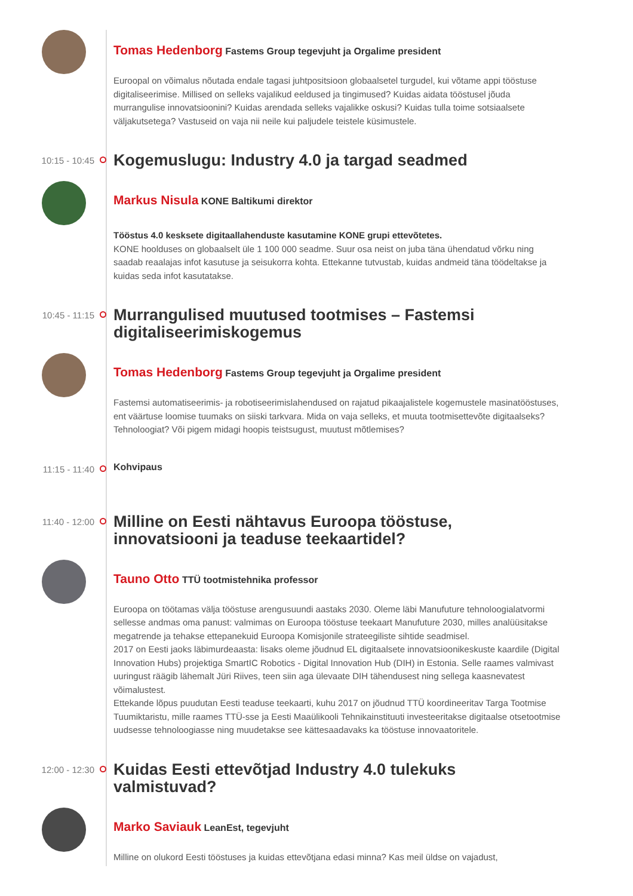Tomas Hedenborg Fastems Group tegevjuht ja Orgalime president
Euroopal on võimalus nõutada endale tagasi juhtpositsioon globaalsetel turgudel, kui võtame appi tööstuse digitaliseerimise. Millised on selleks vajalikud eeldused ja tingimused? Kuidas aidata tööstusel jõuda murrangulise innovatsioonini? Kuidas arendada selleks vajalikke oskusi? Kuidas tulla toime sotsiaalsete väljakutsetega? Vastuseid on vaja nii neile kui paljudele teistele küsimustele.
10:15 - 10:45
Kogemuslugu: Industry 4.0 ja targad seadmed
Markus Nisula KONE Baltikumi direktor
Tööstus 4.0 kesksete digitaallahenduste kasutamine KONE grupi ettevõtetes.
KONE hoolduses on globaalselt üle 1 100 000 seadme. Suur osa neist on juba täna ühendatud võrku ning saadab reaalajas infot kasutuse ja seisukorra kohta. Ettekanne tutvustab, kuidas andmeid täna töödeltakse ja kuidas seda infot kasutatakse.
10:45 - 11:15
Murrangulised muutused tootmises – Fastemsi digitaliseerimiskogemus
Tomas Hedenborg Fastems Group tegevjuht ja Orgalime president
Fastemsi automatiseerimis- ja robotiseerimislahendused on rajatud pikaajalistele kogemustele masinatööstuses, ent väärtuse loomise tuumaks on siiski tarkvara. Mida on vaja selleks, et muuta tootmisettevõte digitaalseks? Tehnoloogiat? Või pigem midagi hoopis teistsugust, muutust mõtlemises?
11:15 - 11:40
Kohvipaus
11:40 - 12:00
Milline on Eesti nähtavus Euroopa tööstuse, innovatsiooni ja teaduse teekaartidel?
Tauno Otto TTÜ tootmistehnika professor
Euroopa on töötamas välja tööstuse arengusuundi aastaks 2030. Oleme läbi Manufuture tehnoloogialatvormi sellesse andmas oma panust: valmimas on Euroopa tööstuse teekaart Manufuture 2030, milles analüüsitakse megatrende ja tehakse ettepanekuid Euroopa Komisjonile strateegiliste sihtide seadmisel.
2017 on Eesti jaoks läbimurdeaasta: lisaks oleme jõudnud EL digitaalsete innovatsioonikeskuste kaardile (Digital Innovation Hubs) projektiga SmartIC Robotics - Digital Innovation Hub (DIH) in Estonia. Selle raames valmivast uuringust räägib lähemalt Jüri Riives, teen siin aga ülevaate DIH tähendusest ning sellega kaasnevatest võimalustest.
Ettekande lõpus puudutan Eesti teaduse teekaarti, kuhu 2017 on jõudnud TTÜ koordineeritav Targa Tootmise Tuumiktaristu, mille raames TTÜ-sse ja Eesti Maaülikooli Tehnikainstituuti investeeritakse digitaalse otsetootmise uudsesse tehnoloogiasse ning muudetakse see kättesaadavaks ka tööstuse innovaatoritele.
12:00 - 12:30
Kuidas Eesti ettevõtjad Industry 4.0 tulekuks valmistuvad?
Marko Saviauk LeanEst, tegevjuht
Milline on olukord Eesti tööstuses ja kuidas ettevõtjana edasi minna? Kas meil üldse on vajadust,